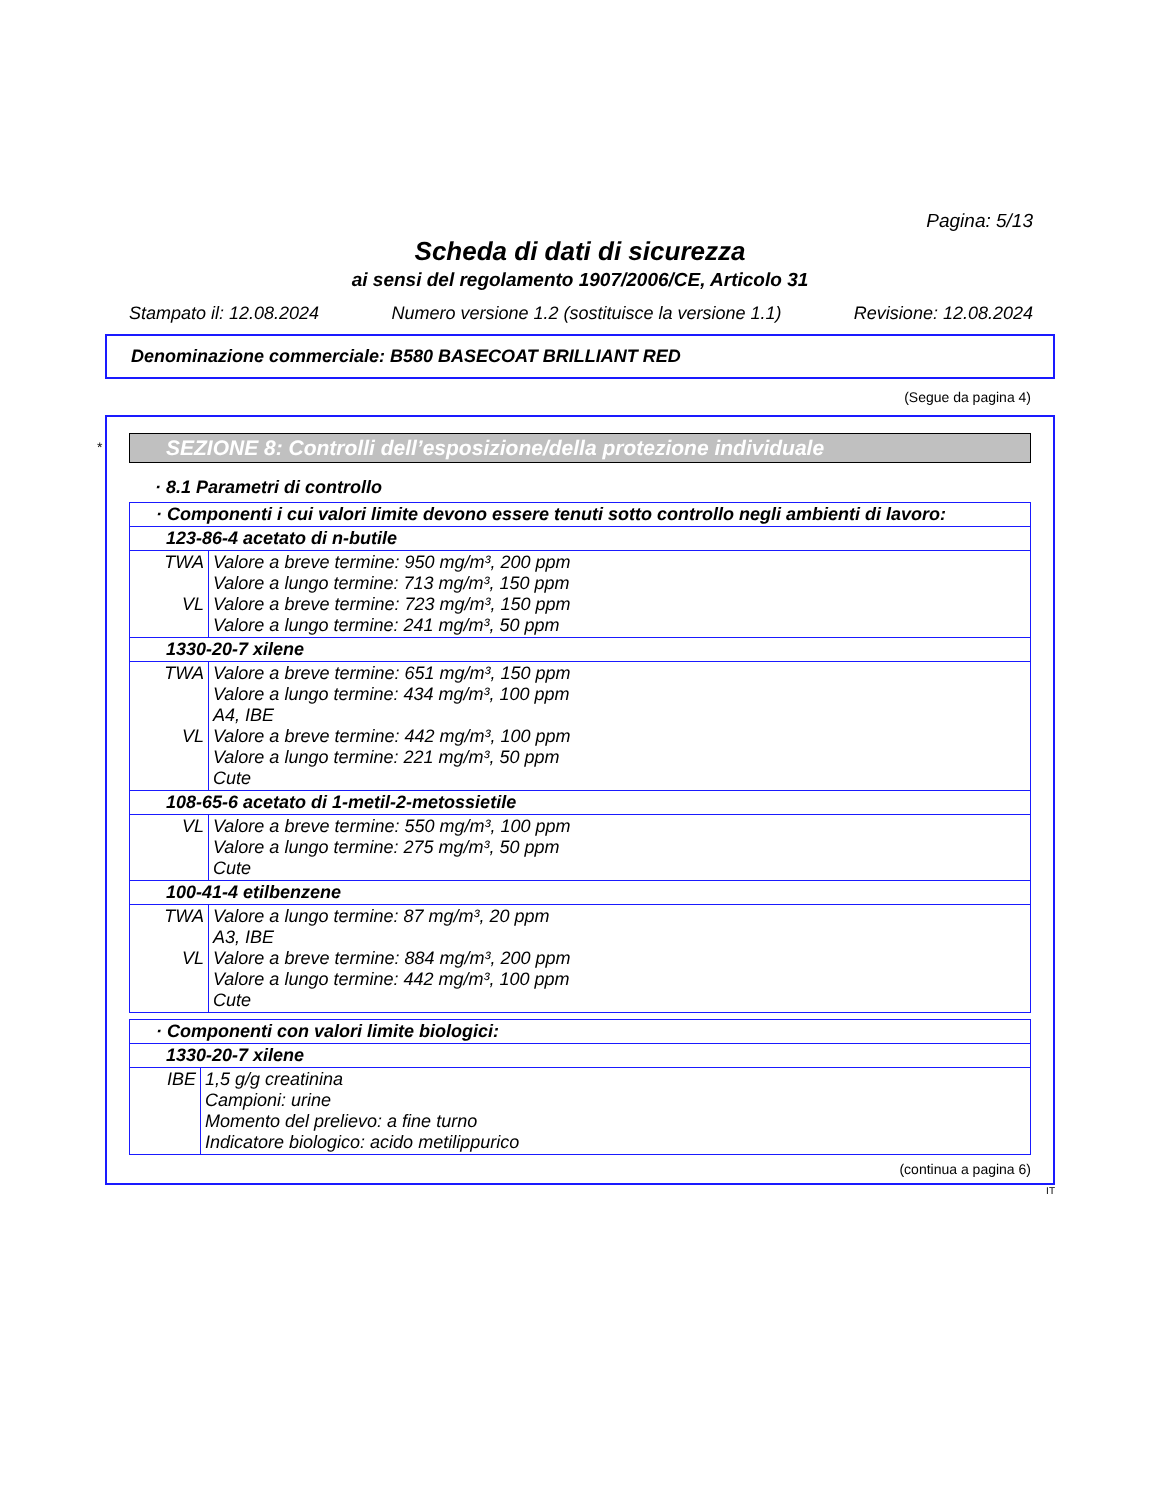Pagina: 5/13
Scheda di dati di sicurezza
ai sensi del regolamento 1907/2006/CE, Articolo 31
Stampato il: 12.08.2024 Numero versione 1.2 (sostituisce la versione 1.1) Revisione: 12.08.2024
Denominazione commerciale: B580 BASECOAT BRILLIANT RED
(Segue da pagina 4)
*
SEZIONE 8: Controlli dell’esposizione/della protezione individuale
· 8.1 Parametri di controllo
| · Componenti i cui valori limite devono essere tenuti sotto controllo negli ambienti di lavoro: | |
| 123-86-4 acetato di n-butile | |
| TWA VL | Valore a breve termine: 950 mg/m³, 200 ppm Valore a lungo termine: 713 mg/m³, 150 ppm Valore a breve termine: 723 mg/m³, 150 ppm Valore a lungo termine: 241 mg/m³, 50 ppm |
| 1330-20-7 xilene | |
| TWA VL | Valore a breve termine: 651 mg/m³, 150 ppm Valore a lungo termine: 434 mg/m³, 100 ppm A4, IBE Valore a breve termine: 442 mg/m³, 100 ppm Valore a lungo termine: 221 mg/m³, 50 ppm Cute |
| 108-65-6 acetato di 1-metil-2-metossietile | |
| VL | Valore a breve termine: 550 mg/m³, 100 ppm Valore a lungo termine: 275 mg/m³, 50 ppm Cute |
| 100-41-4 etilbenzene | |
| TWA VL | Valore a lungo termine: 87 mg/m³, 20 ppm A3, IBE Valore a breve termine: 884 mg/m³, 200 ppm Valore a lungo termine: 442 mg/m³, 100 ppm Cute |
| · Componenti con valori limite biologici: | |
| 1330-20-7 xilene | |
| IBE | 1,5 g/g creatinina Campioni: urine Momento del prelievo: a fine turno Indicatore biologico: acido metilippurico |
(continua a pagina 6)
IT